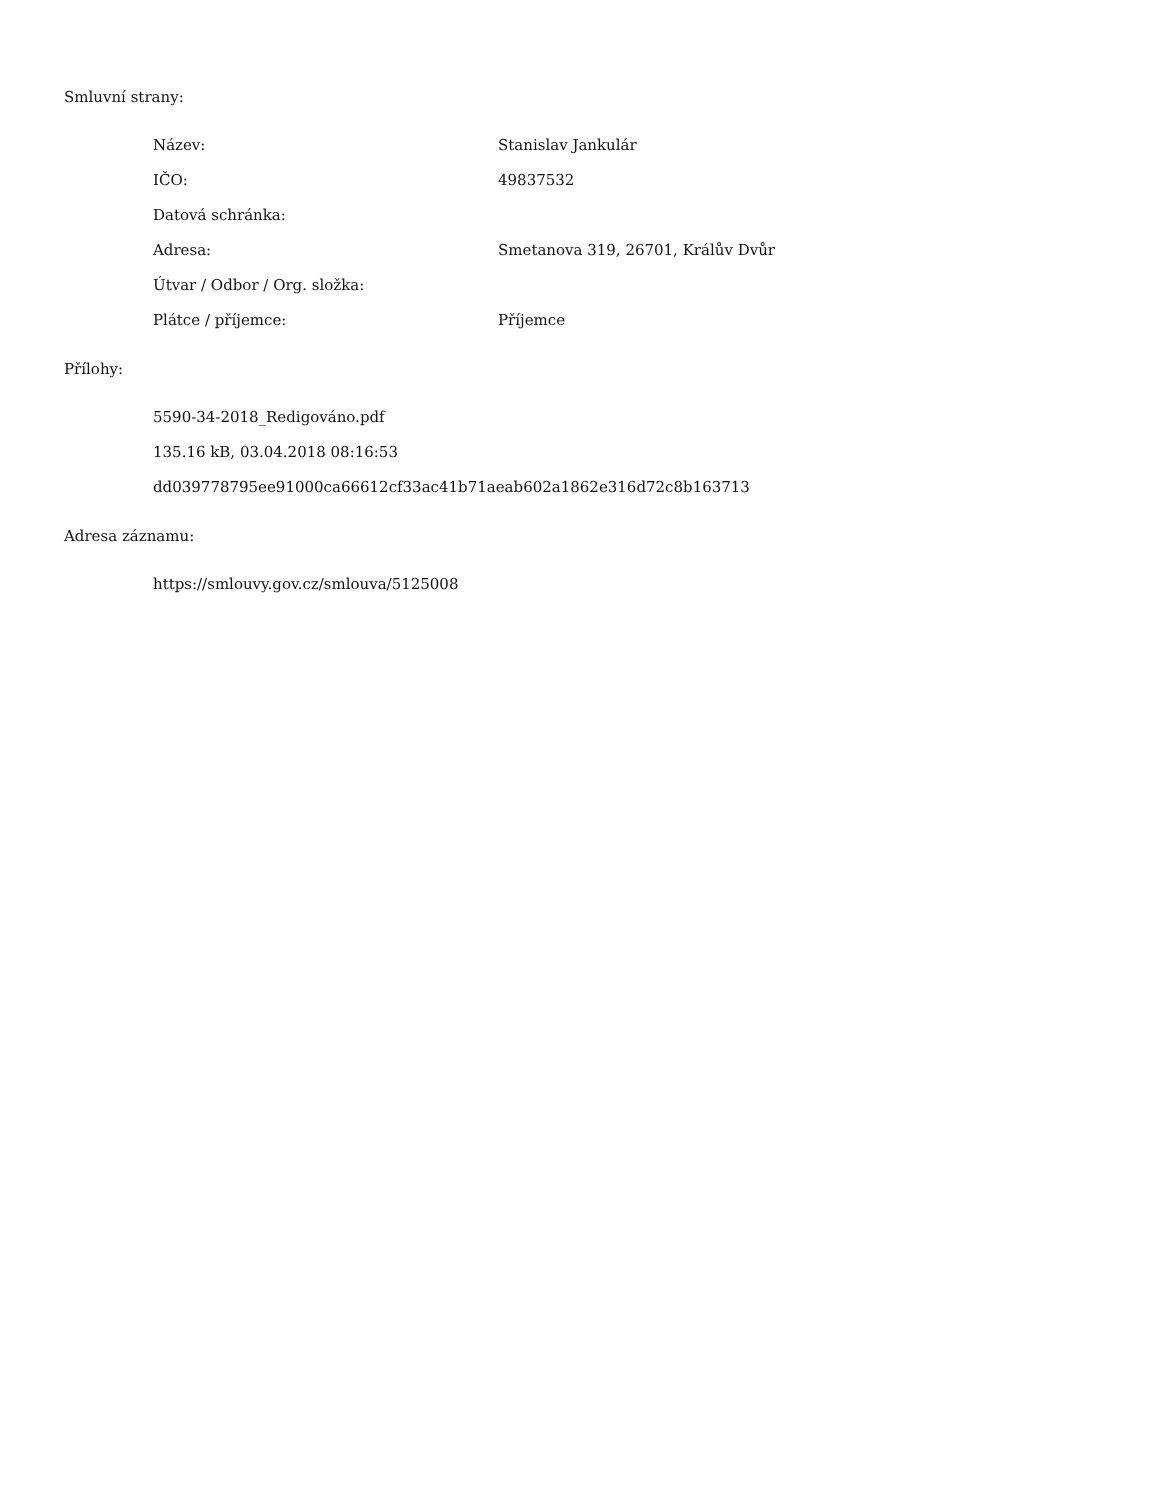Smluvní strany:
Název: Stanislav Jankulár
IČO: 49837532
Datová schránka:
Adresa: Smetanova 319, 26701, Králův Dvůr
Útvar / Odbor / Org. složka:
Plátce / příjemce: Příjemce
Přílohy:
5590-34-2018_Redigováno.pdf
135.16 kB, 03.04.2018 08:16:53
dd039778795ee91000ca66612cf33ac41b71aeab602a1862e316d72c8b163713
Adresa záznamu:
https://smlouvy.gov.cz/smlouva/5125008